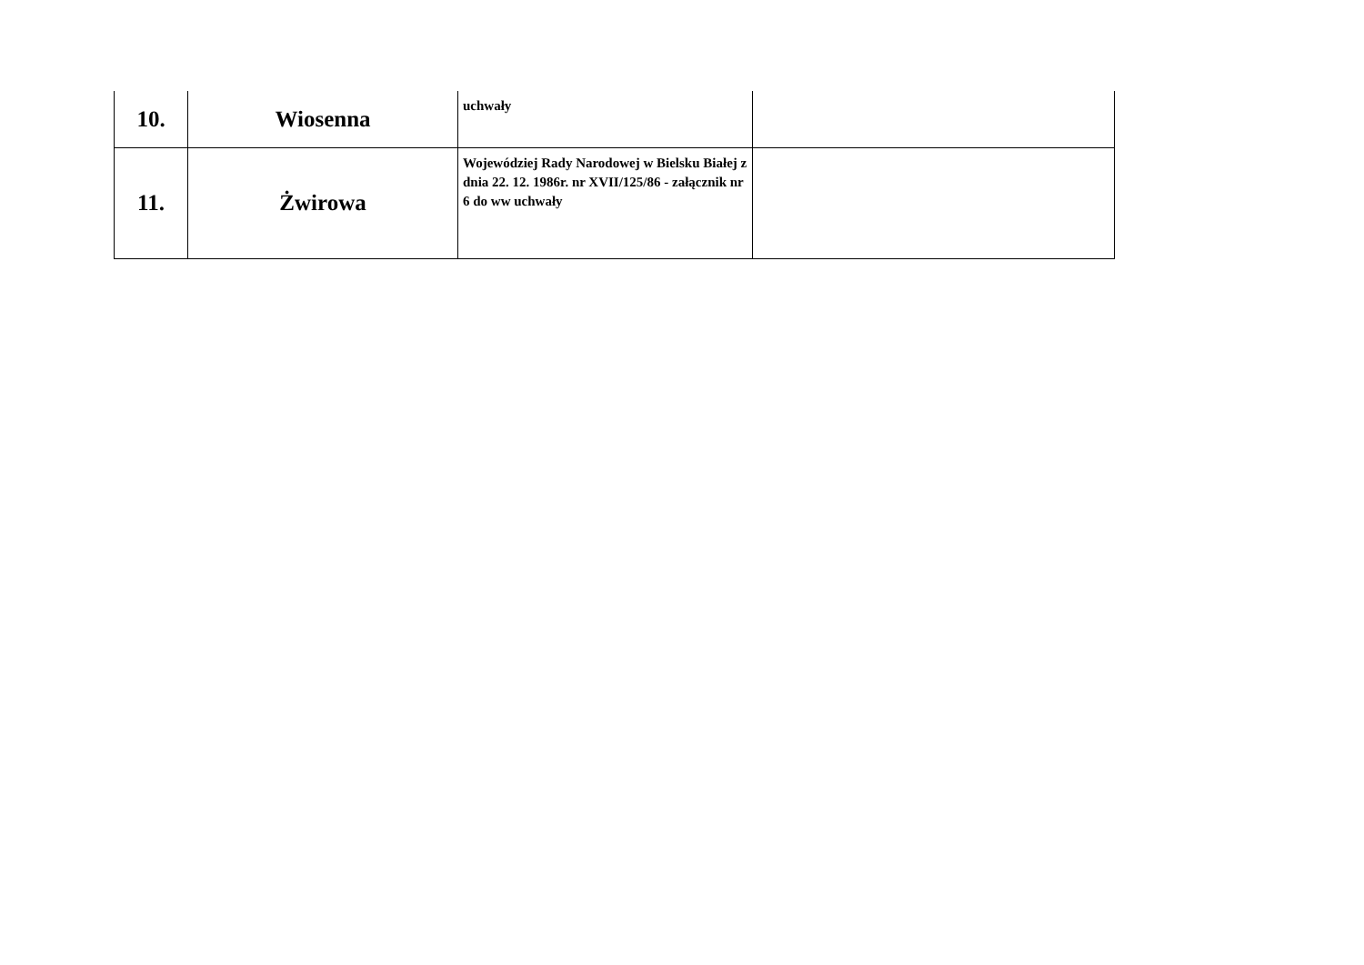| 10. | Wiosenna | uchwały | |
| 11. | Żwirowa | Wojewódziej Rady Narodowej w Bielsku Białej z dnia 22. 12. 1986r. nr XVII/125/86 - załącznik nr 6 do ww uchwały | |